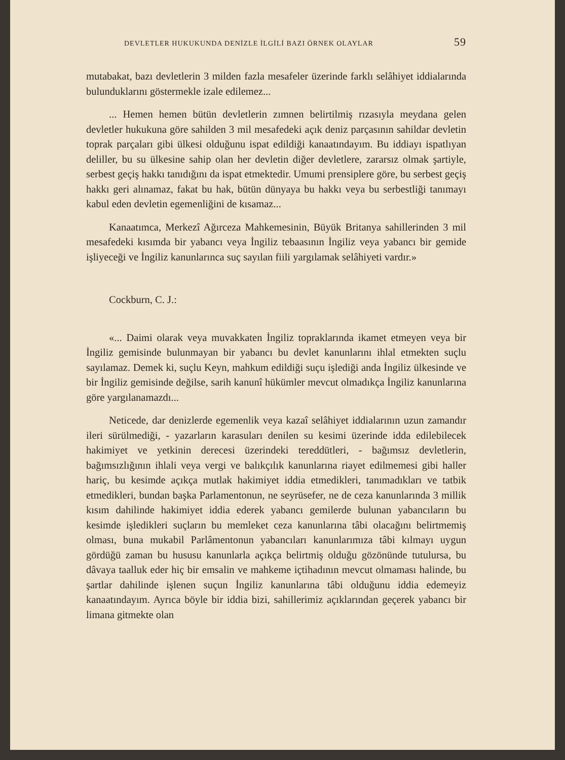DEVLETLER HUKUKUNDA DENİZLE İLGİLİ BAZI ÖRNEK OLAYLAR 59
mutabakat, bazı devletlerin 3 milden fazla mesafeler üzerinde farklı selâhiyet iddialarında bulunduklarını göstermekle izale edilemez...
... Hemen hemen bütün devletlerin zımnen belirtilmiş rızasıyla meydana gelen devletler hukukuna göre sahilden 3 mil mesafedeki açık deniz parçasının sahildar devletin toprak parçaları gibi ülkesi olduğunu ispat edildiği kanaatındayım. Bu iddiayı ispatlıyan deliller, bu su ülkesine sahip olan her devletin diğer devletlere, zararsız olmak şartiyle, serbest geçiş hakkı tanıdığını da ispat etmektedir. Umumi prensiplere göre, bu serbest geçiş hakkı geri alınamaz, fakat bu hak, bütün dünyaya bu hakkı veya bu serbestliği tanımayı kabul eden devletin egemenliğini de kısamaz...
Kanaatımca, Merkezî Ağırceza Mahkemesinin, Büyük Britanya sahillerinden 3 mil mesafedeki kısımda bir yabancı veya İngiliz tebaasının İngiliz veya yabancı bir gemide işliyeceği ve İngiliz kanunlarınca suç sayılan fiili yargılamak selâhiyeti vardır.»
Cockburn, C. J.:
«... Daimi olarak veya muvakkaten İngiliz topraklarında ikamet etmeyen veya bir İngiliz gemisinde bulunmayan bir yabancı bu devlet kanunlarını ihlal etmekten suçlu sayılamaz. Demek ki, suçlu Keyn, mahkum edildiği suçu işlediği anda İngiliz ülkesinde ve bir İngiliz gemisinde değilse, sarih kanunî hükümler mevcut olmadıkça İngiliz kanunlarına göre yargılanamazdı...
Neticede, dar denizlerde egemenlik veya kazaî selâhiyet iddialarının uzun zamandır ileri sürülmediği, - yazarların karasuları denilen su kesimi üzerinde idda edilebilecek hakimiyet ve yetkinin derecesi üzerindeki tereddütleri, - bağımsız devletlerin, bağımsızlığının ihlali veya vergi ve balıkçılık kanunlarına riayet edilmemesi gibi haller hariç, bu kesimde açıkça mutlak hakimiyet iddia etmedikleri, tanımadıkları ve tatbik etmedikleri, bundan başka Parlamentonun, ne seyrüsefer, ne de ceza kanunlarında 3 millik kısım dahilinde hakimiyet iddia ederek yabancı gemilerde bulunan yabancıların bu kesimde işledikleri suçların bu memleket ceza kanunlarına tâbi olacağını belirtmemiş olması, buna mukabil Parlâmentonun yabancıları kanunlarımıza tâbi kılmayı uygun gördüğü zaman bu hususu kanunlarla açıkça belirtmiş olduğu gözönünde tutulursa, bu dâvaya taalluk eder hiç bir emsalin ve mahkeme içtihadının mevcut olmaması halinde, bu şartlar dahilinde işlenen suçun İngiliz kanunlarına tâbi olduğunu iddia edemeyiz kanaatındayım. Ayrıca böyle bir iddia bizi, sahillerimiz açıklarından geçerek yabancı bir limana gitmekte olan